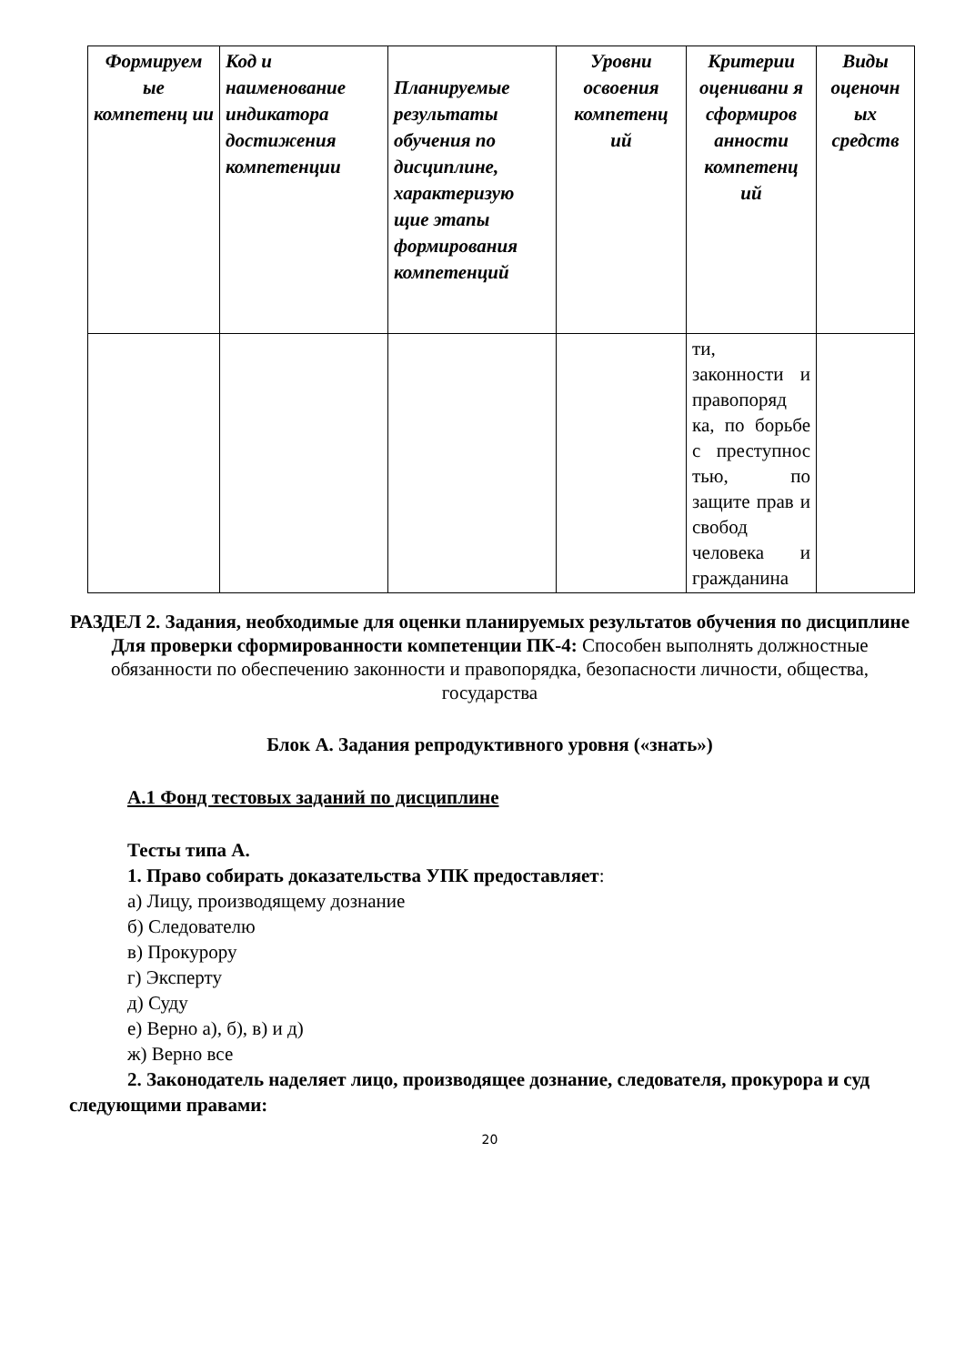| Формируем ые компетенц ии | Код и наименование индикатора достижения компетенции | Планируемые результаты обучения по дисциплине, характеризую щие этапы формирования компетенций | Уровни освоения компетенц ий | Критерии оценивани я сформиров анности компетенц ий | Виды оценочн ых средств |
| --- | --- | --- | --- | --- | --- |
| | | | | ти, законности и правопоряд ка, по борьбе с преступнос тью, по защите прав и свобод человека и гражданина | |
РАЗДЕЛ 2. Задания, необходимые для оценки планируемых результатов обучения по дисциплине
Для проверки сформированности компетенции ПК-4: Способен выполнять должностные обязанности по обеспечению законности и правопорядка, безопасности личности, общества, государства
Блок А. Задания репродуктивного уровня («знать»)
А.1 Фонд тестовых заданий по дисциплине
Тесты типа А.
1. Право собирать доказательства УПК предоставляет:
а) Лицу, производящему дознание
б) Следователю
в) Прокурору
г) Эксперту
д) Суду
е) Верно а), б), в) и д)
ж) Верно все
2. Законодатель наделяет лицо, производящее дознание, следователя, прокурора и суд следующими правами:
20